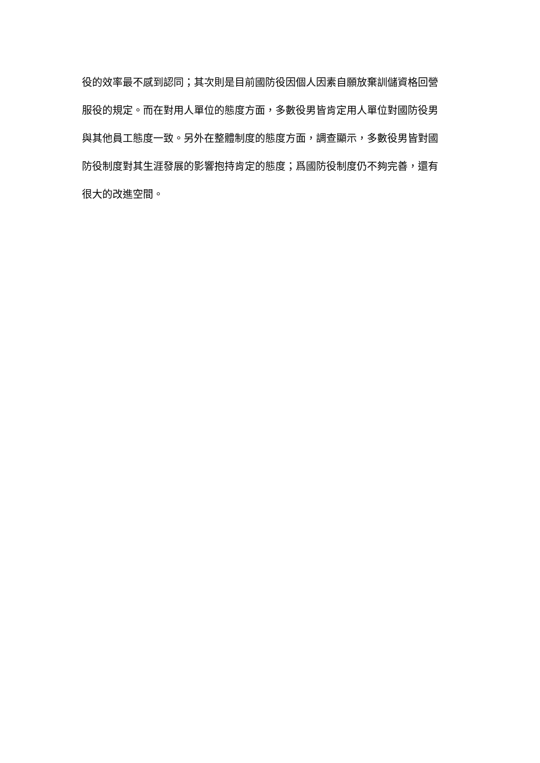役的效率最不感到認同；其次則是目前國防役因個人因素自願放棄訓儲資格回營
服役的規定。而在對用人單位的態度方面，多數役男皆肯定用人單位對國防役男
與其他員工態度一致。另外在整體制度的態度方面，調查顯示，多數役男皆對國
防役制度對其生涯發展的影響抱持肯定的態度；爲國防役制度仍不夠完善，還有
很大的改進空間。